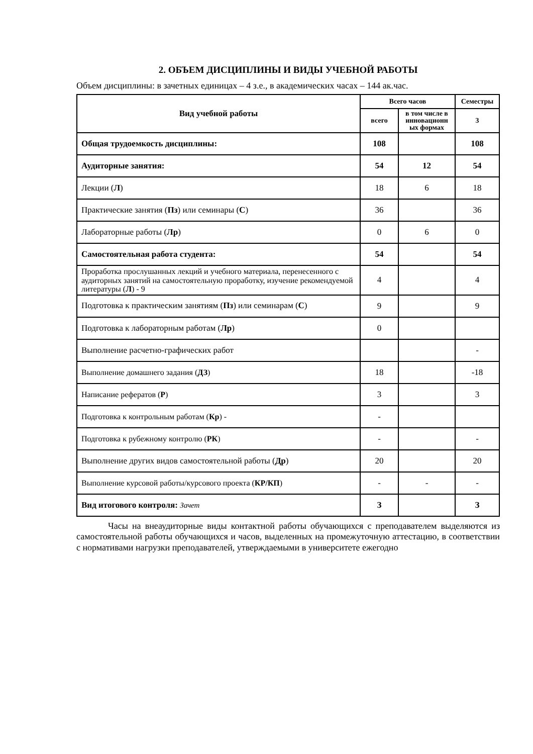2. ОБЪЕМ ДИСЦИПЛИНЫ И ВИДЫ УЧЕБНОЙ РАБОТЫ
Объем дисциплины: в зачетных единицах – 4 з.е., в академических часах – 144 ак.час.
| Вид учебной работы | Всего часов | | Семестры |
| --- | --- | --- | --- |
| | всего | в том числе в инновационн ых формах | 3 |
| Общая трудоемкость дисциплины: | 108 | | 108 |
| Аудиторные занятия: | 54 | 12 | 54 |
| Лекции ( Л ) | 18 | 6 | 18 |
| Практические занятия ( Пз ) или семинары ( С ) | 36 | | 36 |
| Лабораторные работы ( Лр ) | 0 | 6 | 0 |
| Самостоятельная работа студента: | 54 | | 54 |
| Проработка прослушанных лекций и учебного материала, перенесенного с аудиторных занятий на самостоятельную проработку, изучение рекомендуемой литературы ( Л ) - 9 | 4 | | 4 |
| Подготовка к практическим занятиям ( Пз ) или семинарам ( С ) | 9 | | 9 |
| Подготовка к лабораторным работам ( Лр ) | 0 | | |
| Выполнение расчетно-графических работ | | | - |
| Выполнение домашнего задания ( ДЗ ) | 18 | | -18 |
| Написание рефератов ( Р ) | 3 | | 3 |
| Подготовка к контрольным работам ( Кр ) - | - | | |
| Подготовка к рубежному контролю ( РК ) | - | | - |
| Выполнение других видов самостоятельной работы ( Др ) | 20 | | 20 |
| Выполнение курсовой работы/курсового проекта ( КР/КП ) | - | - | - |
| Вид итогового контроля: Зачет | З | | З |
Часы на внеаудиторные виды контактной работы обучающихся с преподавателем выделяются из самостоятельной работы обучающихся и часов, выделенных на промежуточную аттестацию, в соответствии с нормативами нагрузки преподавателей, утверждаемыми в университете ежегодно